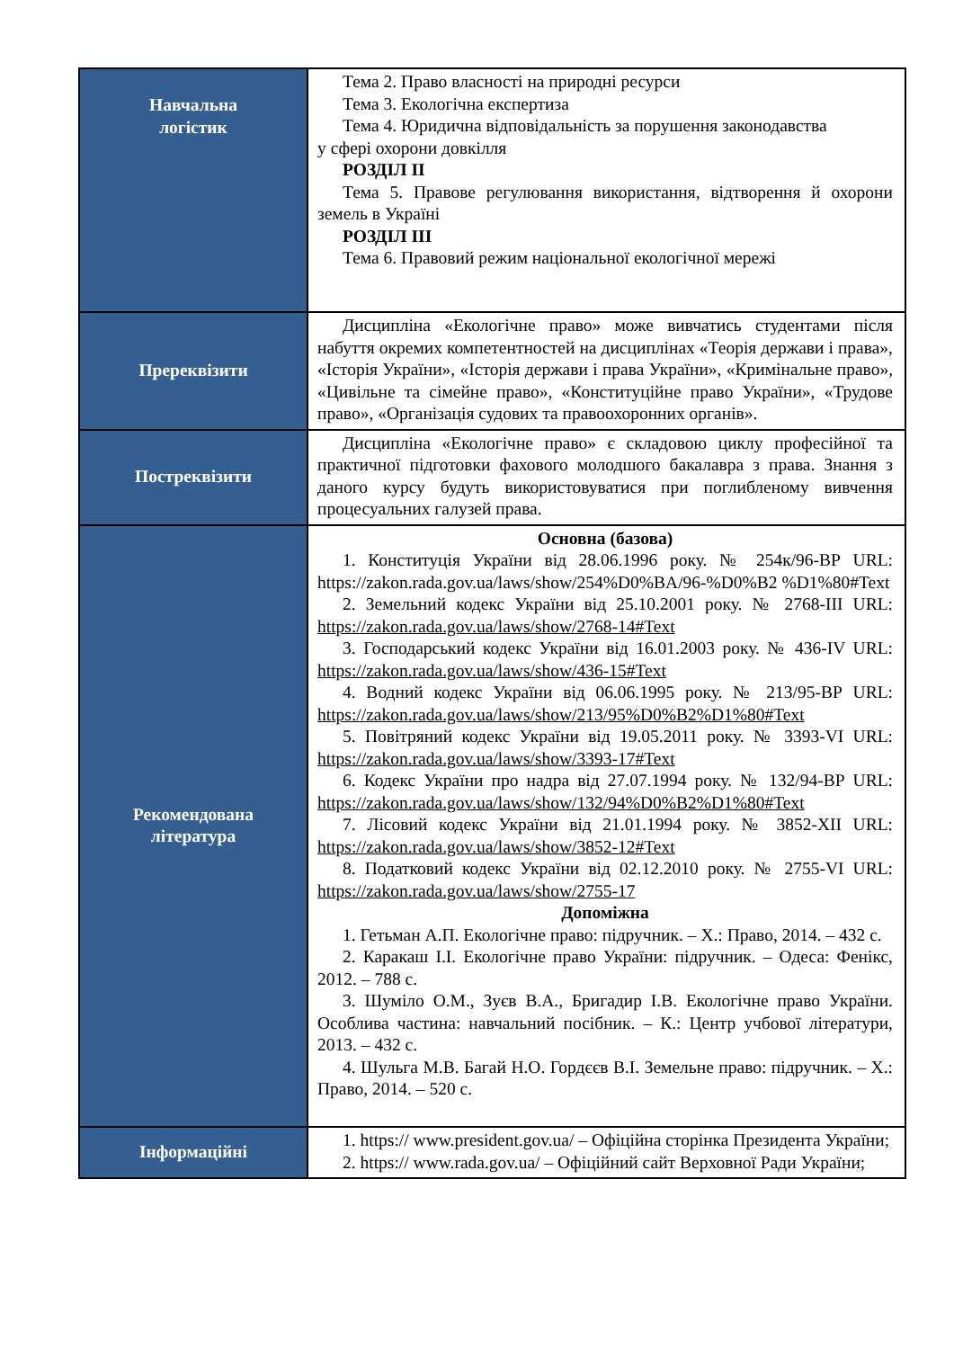| Навчальна логістик | Тема 2. Право власності на природні ресурси Тема 3. Екологічна експертиза Тема 4. Юридична відповідальність за порушення законодавства у сфері охорони довкілля РОЗДІЛ ІІ Тема 5. Правове регулювання використання, відтворення й охорони земель в Україні РОЗДІЛ ІІІ Тема 6. Правовий режим національної екологічної мережі |
| Пререквізити | Дисципліна «Екологічне право» може вивчатись студентами після набуття окремих компетентностей на дисциплінах «Теорія держави і права», «Історія України», «Історія держави і права України», «Кримінальне право», «Цивільне та сімейне право», «Конституційне право України», «Трудове право», «Організація судових та правоохоронних органів». |
| Постреквізити | Дисципліна «Екологічне право» є складовою циклу професійної та практичної підготовки фахового молодшого бакалавра з права. Знання з даного курсу будуть використовуватися при поглибленому вивчення процесуальних галузей права. |
| Рекомендована література | Основна (базова) 1. Конституція України від 28.06.1996 року. № 254к/96-ВР URL: https://zakon.rada.gov.ua/laws/show/254%D0%BA/96-%D0%B2 %D1%80#Text 2. Земельний кодекс України від 25.10.2001 року. № 2768-III URL: https://zakon.rada.gov.ua/laws/show/2768-14#Text 3. Господарський кодекс України від 16.01.2003 року. № 436-IV URL: https://zakon.rada.gov.ua/laws/show/436-15#Text 4. Водний кодекс України від 06.06.1995 року. № 213/95-ВР URL: https://zakon.rada.gov.ua/laws/show/213/95%D0%B2%D1%80#Text 5. Повітряний кодекс України від 19.05.2011 року. № 3393-VI URL: https://zakon.rada.gov.ua/laws/show/3393-17#Text 6. Кодекс України про надра від 27.07.1994 року. № 132/94-ВР URL: https://zakon.rada.gov.ua/laws/show/132/94%D0%B2%D1%80#Text 7. Лісовий кодекс України від 21.01.1994 року. № 3852-XII URL: https://zakon.rada.gov.ua/laws/show/3852-12#Text 8. Податковий кодекс України від 02.12.2010 року. № 2755-VI URL: https://zakon.rada.gov.ua/laws/show/2755-17 Допоміжна 1. Гетьман А.П. Екологічне право: підручник. – Х.: Право, 2014. – 432 с. 2. Каракаш І.І. Екологічне право України: підручник. – Одеса: Фенікс, 2012. – 788 с. 3. Шуміло О.М., Зуєв В.А., Бригадир І.В. Екологічне право України. Особлива частина: навчальний посібник. – К.: Центр учбової літератури, 2013. – 432 с. 4. Шульга М.В. Багай Н.О. Гордєєв В.І. Земельне право: підручник. – Х.: Право, 2014. – 520 с. |
| Інформаційні | 1. https:// www.president.gov.ua/ – Офіційна сторінка Президента України; 2. https:// www.rada.gov.ua/ – Офіційний сайт Верховної Ради України; |